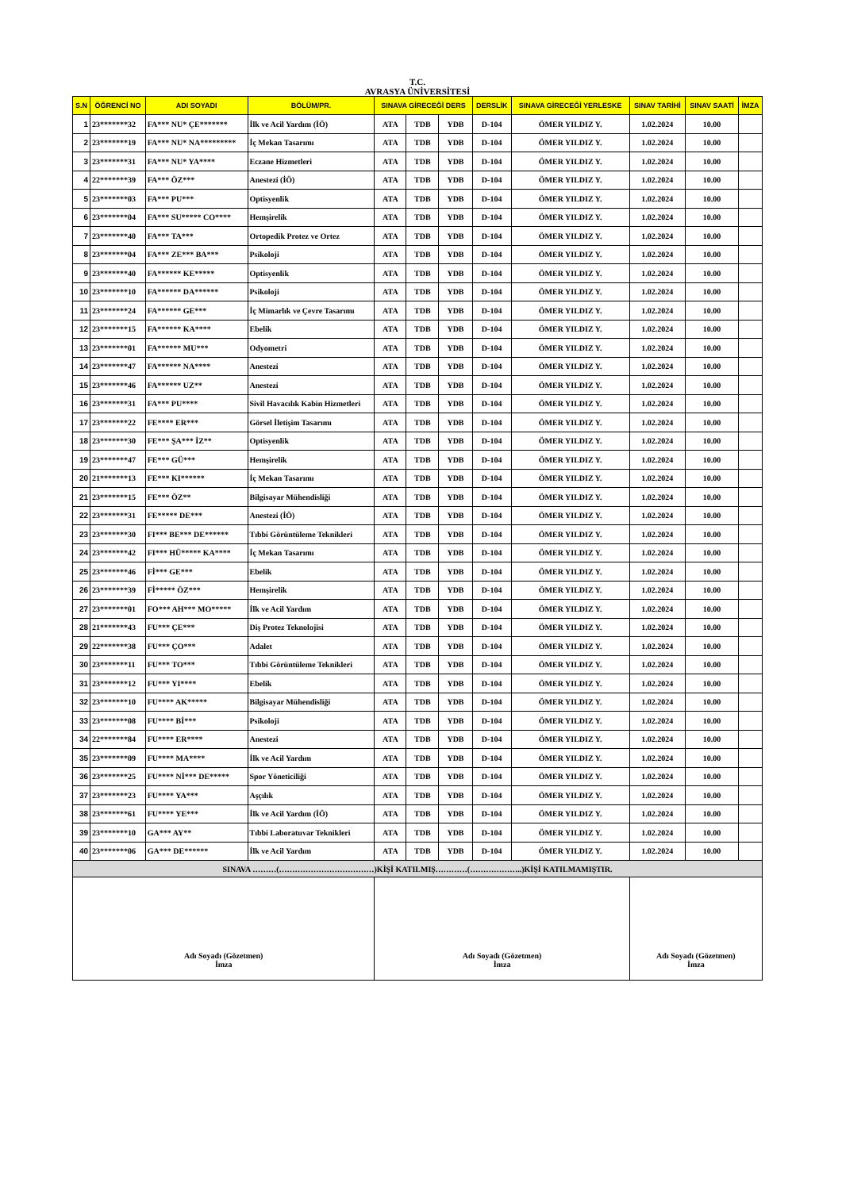T.C.
AVRASYA ÜNİVERSİTESİ
| S.N | ÖĞRENCİ NO | ADI SOYADI | BÖLÜM/PR. | SINAVA GİRECEĞİ DERS | | | DERSLİK | SINAVA GİRECEĞİ YERLESKE | SINAV TARİHİ | SINAV SAATİ | İMZA |
| --- | --- | --- | --- | --- | --- | --- | --- | --- | --- | --- | --- |
| 1 | 23*******32 | FA*** NU* ÇE******* | İlk ve Acil Yardım (İÖ) | ATA | TDB | YDB | D-104 | ÖMER YILDIZ Y. | 1.02.2024 | 10.00 | |
| 2 | 23*******19 | FA*** NU* NA********* | İç Mekan Tasarımı | ATA | TDB | YDB | D-104 | ÖMER YILDIZ Y. | 1.02.2024 | 10.00 | |
| 3 | 23*******31 | FA*** NU* YA**** | Eczane Hizmetleri | ATA | TDB | YDB | D-104 | ÖMER YILDIZ Y. | 1.02.2024 | 10.00 | |
| 4 | 22*******39 | FA*** ÖZ*** | Anestezi (İÖ) | ATA | TDB | YDB | D-104 | ÖMER YILDIZ Y. | 1.02.2024 | 10.00 | |
| 5 | 23*******03 | FA*** PU*** | Optisyenlik | ATA | TDB | YDB | D-104 | ÖMER YILDIZ Y. | 1.02.2024 | 10.00 | |
| 6 | 23*******04 | FA*** SU***** CO**** | Hemşirelik | ATA | TDB | YDB | D-104 | ÖMER YILDIZ Y. | 1.02.2024 | 10.00 | |
| 7 | 23*******40 | FA*** TA*** | Ortopedik Protez ve Ortez | ATA | TDB | YDB | D-104 | ÖMER YILDIZ Y. | 1.02.2024 | 10.00 | |
| 8 | 23*******04 | FA*** ZE*** BA*** | Psikoloji | ATA | TDB | YDB | D-104 | ÖMER YILDIZ Y. | 1.02.2024 | 10.00 | |
| 9 | 23*******40 | FA****** KE***** | Optisyenlik | ATA | TDB | YDB | D-104 | ÖMER YILDIZ Y. | 1.02.2024 | 10.00 | |
| 10 | 23*******10 | FA****** DA****** | Psikoloji | ATA | TDB | YDB | D-104 | ÖMER YILDIZ Y. | 1.02.2024 | 10.00 | |
| 11 | 23*******24 | FA****** GE*** | İç Mimarlık ve Çevre Tasarımı | ATA | TDB | YDB | D-104 | ÖMER YILDIZ Y. | 1.02.2024 | 10.00 | |
| 12 | 23*******15 | FA****** KA**** | Ebelik | ATA | TDB | YDB | D-104 | ÖMER YILDIZ Y. | 1.02.2024 | 10.00 | |
| 13 | 23*******01 | FA****** MU*** | Odyometri | ATA | TDB | YDB | D-104 | ÖMER YILDIZ Y. | 1.02.2024 | 10.00 | |
| 14 | 23*******47 | FA****** NA**** | Anestezi | ATA | TDB | YDB | D-104 | ÖMER YILDIZ Y. | 1.02.2024 | 10.00 | |
| 15 | 23*******46 | FA****** UZ** | Anestezi | ATA | TDB | YDB | D-104 | ÖMER YILDIZ Y. | 1.02.2024 | 10.00 | |
| 16 | 23*******31 | FA*** PU**** | Sivil Havacılık Kabin Hizmetleri | ATA | TDB | YDB | D-104 | ÖMER YILDIZ Y. | 1.02.2024 | 10.00 | |
| 17 | 23*******22 | FE**** ER*** | Görsel İletişim Tasarımı | ATA | TDB | YDB | D-104 | ÖMER YILDIZ Y. | 1.02.2024 | 10.00 | |
| 18 | 23*******30 | FE*** ŞA*** İZ** | Optisyenlik | ATA | TDB | YDB | D-104 | ÖMER YILDIZ Y. | 1.02.2024 | 10.00 | |
| 19 | 23*******47 | FE*** GÜ*** | Hemşirelik | ATA | TDB | YDB | D-104 | ÖMER YILDIZ Y. | 1.02.2024 | 10.00 | |
| 20 | 21*******13 | FE*** KI****** | İç Mekan Tasarımı | ATA | TDB | YDB | D-104 | ÖMER YILDIZ Y. | 1.02.2024 | 10.00 | |
| 21 | 23*******15 | FE*** ÖZ** | Bilgisayar Mühendisliği | ATA | TDB | YDB | D-104 | ÖMER YILDIZ Y. | 1.02.2024 | 10.00 | |
| 22 | 23*******31 | FE***** DE*** | Anestezi (İÖ) | ATA | TDB | YDB | D-104 | ÖMER YILDIZ Y. | 1.02.2024 | 10.00 | |
| 23 | 23*******30 | FI*** BE*** DE****** | Tıbbi Görüntüleme Teknikleri | ATA | TDB | YDB | D-104 | ÖMER YILDIZ Y. | 1.02.2024 | 10.00 | |
| 24 | 23*******42 | FI*** HÜ***** KA**** | İç Mekan Tasarımı | ATA | TDB | YDB | D-104 | ÖMER YILDIZ Y. | 1.02.2024 | 10.00 | |
| 25 | 23*******46 | Fİ*** GE*** | Ebelik | ATA | TDB | YDB | D-104 | ÖMER YILDIZ Y. | 1.02.2024 | 10.00 | |
| 26 | 23*******39 | Fİ***** ÖZ*** | Hemşirelik | ATA | TDB | YDB | D-104 | ÖMER YILDIZ Y. | 1.02.2024 | 10.00 | |
| 27 | 23*******01 | FO*** AH*** MO***** | İlk ve Acil Yardım | ATA | TDB | YDB | D-104 | ÖMER YILDIZ Y. | 1.02.2024 | 10.00 | |
| 28 | 21*******43 | FU*** ÇE*** | Diş Protez Teknolojisi | ATA | TDB | YDB | D-104 | ÖMER YILDIZ Y. | 1.02.2024 | 10.00 | |
| 29 | 22*******38 | FU*** ÇO*** | Adalet | ATA | TDB | YDB | D-104 | ÖMER YILDIZ Y. | 1.02.2024 | 10.00 | |
| 30 | 23*******11 | FU*** TO*** | Tıbbi Görüntüleme Teknikleri | ATA | TDB | YDB | D-104 | ÖMER YILDIZ Y. | 1.02.2024 | 10.00 | |
| 31 | 23*******12 | FU*** YI**** | Ebelik | ATA | TDB | YDB | D-104 | ÖMER YILDIZ Y. | 1.02.2024 | 10.00 | |
| 32 | 23*******10 | FU**** AK***** | Bilgisayar Mühendisliği | ATA | TDB | YDB | D-104 | ÖMER YILDIZ Y. | 1.02.2024 | 10.00 | |
| 33 | 23*******08 | FU**** Bİ*** | Psikoloji | ATA | TDB | YDB | D-104 | ÖMER YILDIZ Y. | 1.02.2024 | 10.00 | |
| 34 | 22*******84 | FU**** ER**** | Anestezi | ATA | TDB | YDB | D-104 | ÖMER YILDIZ Y. | 1.02.2024 | 10.00 | |
| 35 | 23*******09 | FU**** MA**** | İlk ve Acil Yardım | ATA | TDB | YDB | D-104 | ÖMER YILDIZ Y. | 1.02.2024 | 10.00 | |
| 36 | 23*******25 | FU**** Nİ*** DE***** | Spor Yöneticiliği | ATA | TDB | YDB | D-104 | ÖMER YILDIZ Y. | 1.02.2024 | 10.00 | |
| 37 | 23*******23 | FU**** YA*** | Aşçılık | ATA | TDB | YDB | D-104 | ÖMER YILDIZ Y. | 1.02.2024 | 10.00 | |
| 38 | 23*******61 | FU**** YE*** | İlk ve Acil Yardım (İÖ) | ATA | TDB | YDB | D-104 | ÖMER YILDIZ Y. | 1.02.2024 | 10.00 | |
| 39 | 23*******10 | GA*** AY** | Tıbbi Laboratuvar Teknikleri | ATA | TDB | YDB | D-104 | ÖMER YILDIZ Y. | 1.02.2024 | 10.00 | |
| 40 | 23*******06 | GA*** DE****** | İlk ve Acil Yardım | ATA | TDB | YDB | D-104 | ÖMER YILDIZ Y. | 1.02.2024 | 10.00 | |
| SINAVA ………(………………………………)KİŞİ KATILMIŞ…………(………………..)KİŞİ KATILMAMIŞTIR. | | | | | | | | | | | |
| Adı Soyadı (Gözetmen) İmza | | | | Adı Soyadı (Gözetmen) İmza | | | | | Adı Soyadı (Gözetmen) İmza | | |